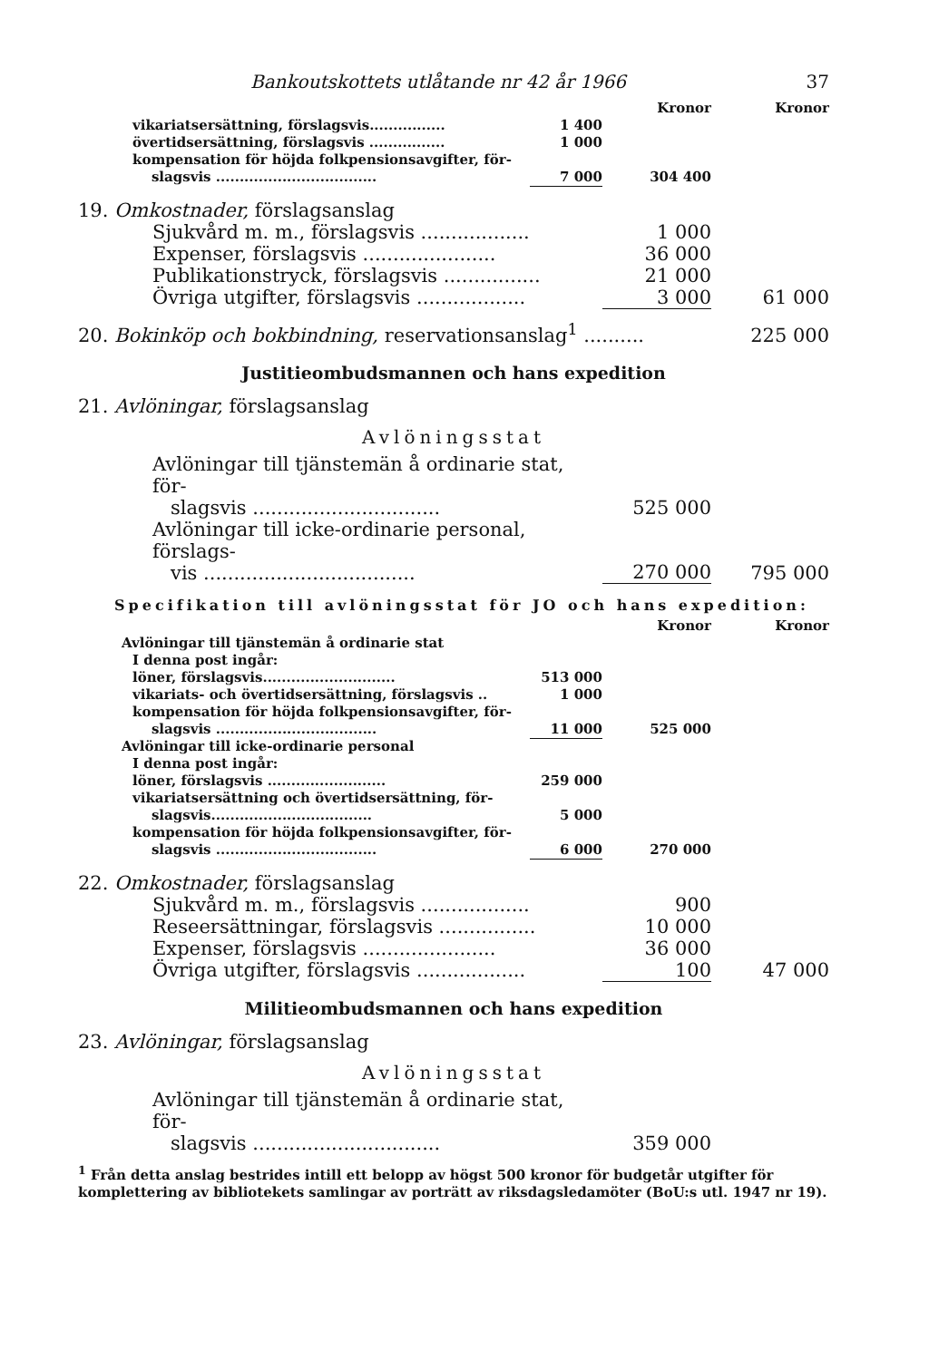Bankoutskottets utlåtande nr 42 år 1966 37
| | | Kronor | Kronor |
| vikariatsersättning, förslagsvis................ | 1 400 | | |
| övertidsersättning, förslagsvis ................ | 1 000 | | |
| kompensation för höjda folkpensionsavgifter, för- slagsvis .................................. | 7 000 | 304 400 | |
| 19. Omkostnader, förslagsanslag | | |
| Sjukvård m. m., förslagsvis .................. | 1 000 | |
| Expenser, förslagsvis ...................... | 36 000 | |
| Publikationstryck, förslagsvis ................ | 21 000 | |
| Övriga utgifter, förslagsvis .................. | 3 000 | 61 000 |
| 20. Bokinköp och bokbindning, reservationsanslag<sup>1</sup> .......... | | 225 000 |
Justitieombudsmannen och hans expedition
21. Avlöningar, förslagsanslag
Avlöningsstat
| Avlöningar till tjänstemän å ordinarie stat, för- slagsvis ............................... | 525 000 | |
| Avlöningar till icke-ordinarie personal, förslags- vis ................................... | 270 000 | 795 000 |
Specifikation till avlöningsstat för JO och hans expedition:
| | | Kronor | Kronor |
| Avlöningar till tjänstemän å ordinarie stat | | | |
| I denna post ingår: | | | |
| löner, förslagsvis............................ | 513 000 | | |
| vikariats- och övertidsersättning, förslagsvis .. | 1 000 | | |
| kompensation för höjda folkpensionsavgifter, för- slagsvis .................................. | 11 000 | 525 000 | |
| Avlöningar till icke-ordinarie personal | | | |
| I denna post ingår: | | | |
| löner, förslagsvis ......................... | 259 000 | | |
| vikariatsersättning och övertidsersättning, för- slagsvis.................................. | 5 000 | | |
| kompensation för höjda folkpensionsavgifter, för- slagsvis .................................. | 6 000 | 270 000 | |
| 22. Omkostnader, förslagsanslag | | |
| Sjukvård m. m., förslagsvis .................. | 900 | |
| Reseersättningar, förslagsvis ................ | 10 000 | |
| Expenser, förslagsvis ...................... | 36 000 | |
| Övriga utgifter, förslagsvis .................. | 100 | 47 000 |
Militieombudsmannen och hans expedition
23. Avlöningar, förslagsanslag
Avlöningsstat
| Avlöningar till tjänstemän å ordinarie stat, för- slagsvis ............................... | 359 000 | |
<sup>1</sup> Från detta anslag bestrides intill ett belopp av högst 500 kronor för budgetår utgifter för komplettering av bibliotekets samlingar av porträtt av riksdagsledamöter (BoU:s utl. 1947 nr 19).